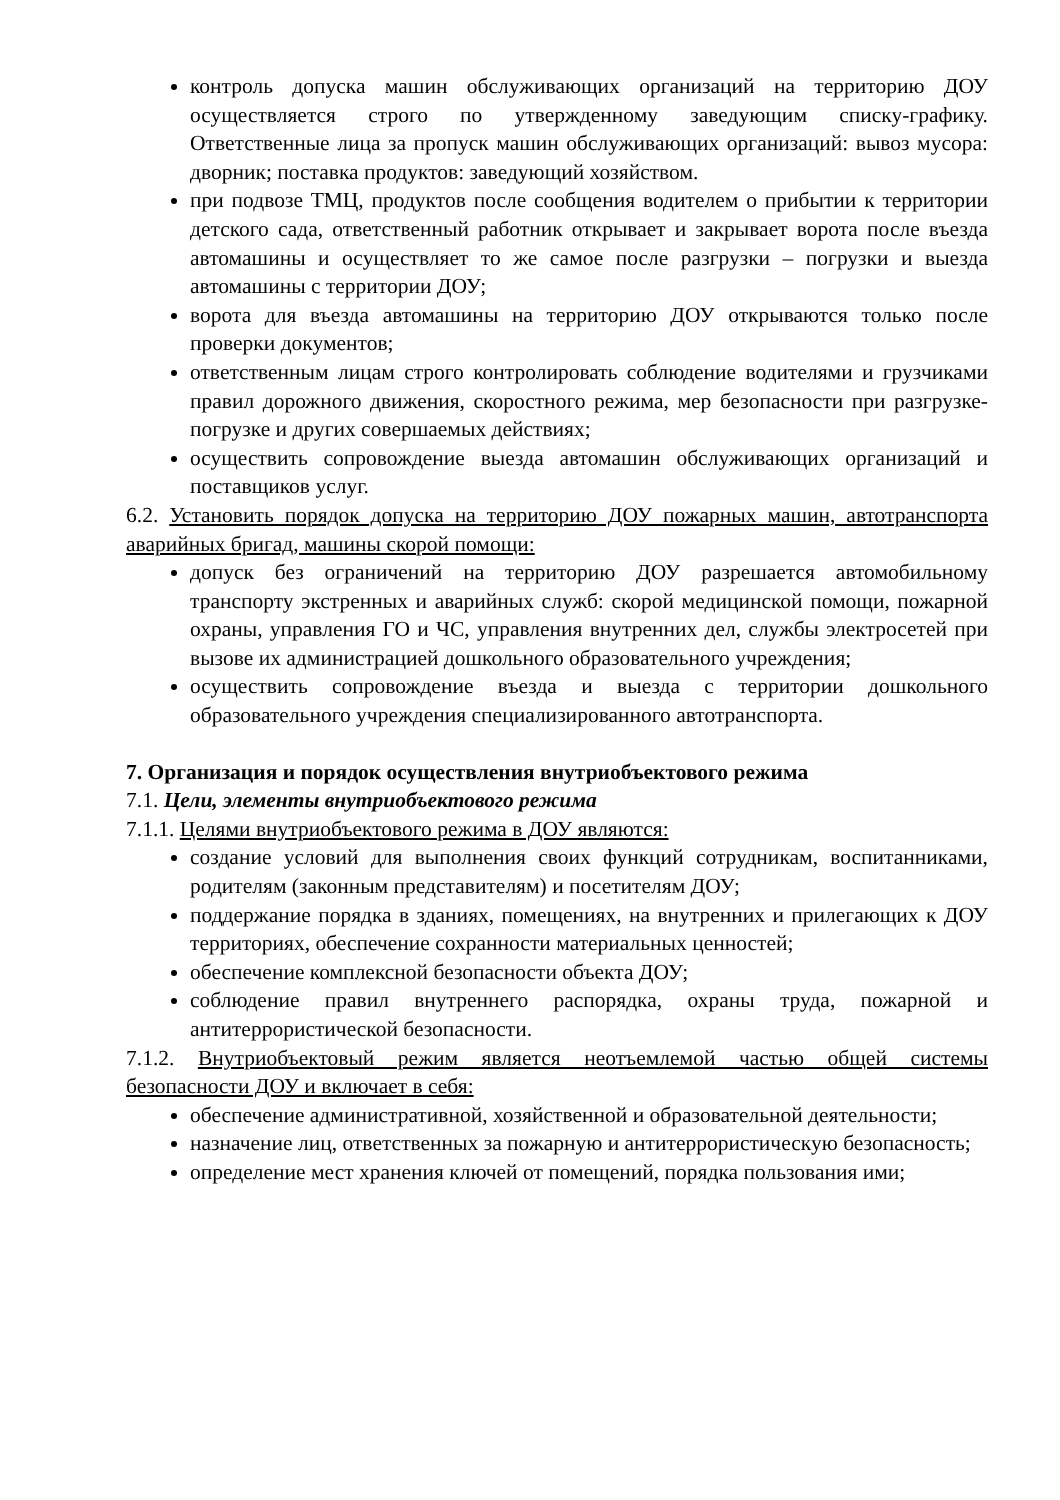контроль допуска машин обслуживающих организаций на территорию ДОУ осуществляется строго по утвержденному заведующим списку-графику. Ответственные лица за пропуск машин обслуживающих организаций: вывоз мусора: дворник; поставка продуктов: заведующий хозяйством.
при подвозе ТМЦ, продуктов после сообщения водителем о прибытии к территории детского сада, ответственный работник открывает и закрывает ворота после въезда автомашины и осуществляет то же самое после разгрузки – погрузки и выезда автомашины с территории ДОУ;
ворота для въезда автомашины на территорию ДОУ открываются только после проверки документов;
ответственным лицам строго контролировать соблюдение водителями и грузчиками правил дорожного движения, скоростного режима, мер безопасности при разгрузке-погрузке и других совершаемых действиях;
осуществить сопровождение выезда автомашин обслуживающих организаций и поставщиков услуг.
6.2. Установить порядок допуска на территорию ДОУ пожарных машин, автотранспорта аварийных бригад, машины скорой помощи:
допуск без ограничений на территорию ДОУ разрешается автомобильному транспорту экстренных и аварийных служб: скорой медицинской помощи, пожарной охраны, управления ГО и ЧС, управления внутренних дел, службы электросетей при вызове их администрацией дошкольного образовательного учреждения;
осуществить сопровождение въезда и выезда с территории дошкольного образовательного учреждения специализированного автотранспорта.
7. Организация и порядок осуществления внутриобъектового режима
7.1. Цели, элементы внутриобъектового режима
7.1.1. Целями внутриобъектового режима в ДОУ являются:
создание условий для выполнения своих функций сотрудникам, воспитанниками, родителям (законным представителям) и посетителям ДОУ;
поддержание порядка в зданиях, помещениях, на внутренних и прилегающих к ДОУ территориях, обеспечение сохранности материальных ценностей;
обеспечение комплексной безопасности объекта ДОУ;
соблюдение правил внутреннего распорядка, охраны труда, пожарной и антитеррористической безопасности.
7.1.2. Внутриобъектовый режим является неотъемлемой частью общей системы безопасности ДОУ и включает в себя:
обеспечение административной, хозяйственной и образовательной деятельности;
назначение лиц, ответственных за пожарную и антитеррористическую безопасность;
определение мест хранения ключей от помещений, порядка пользования ими;